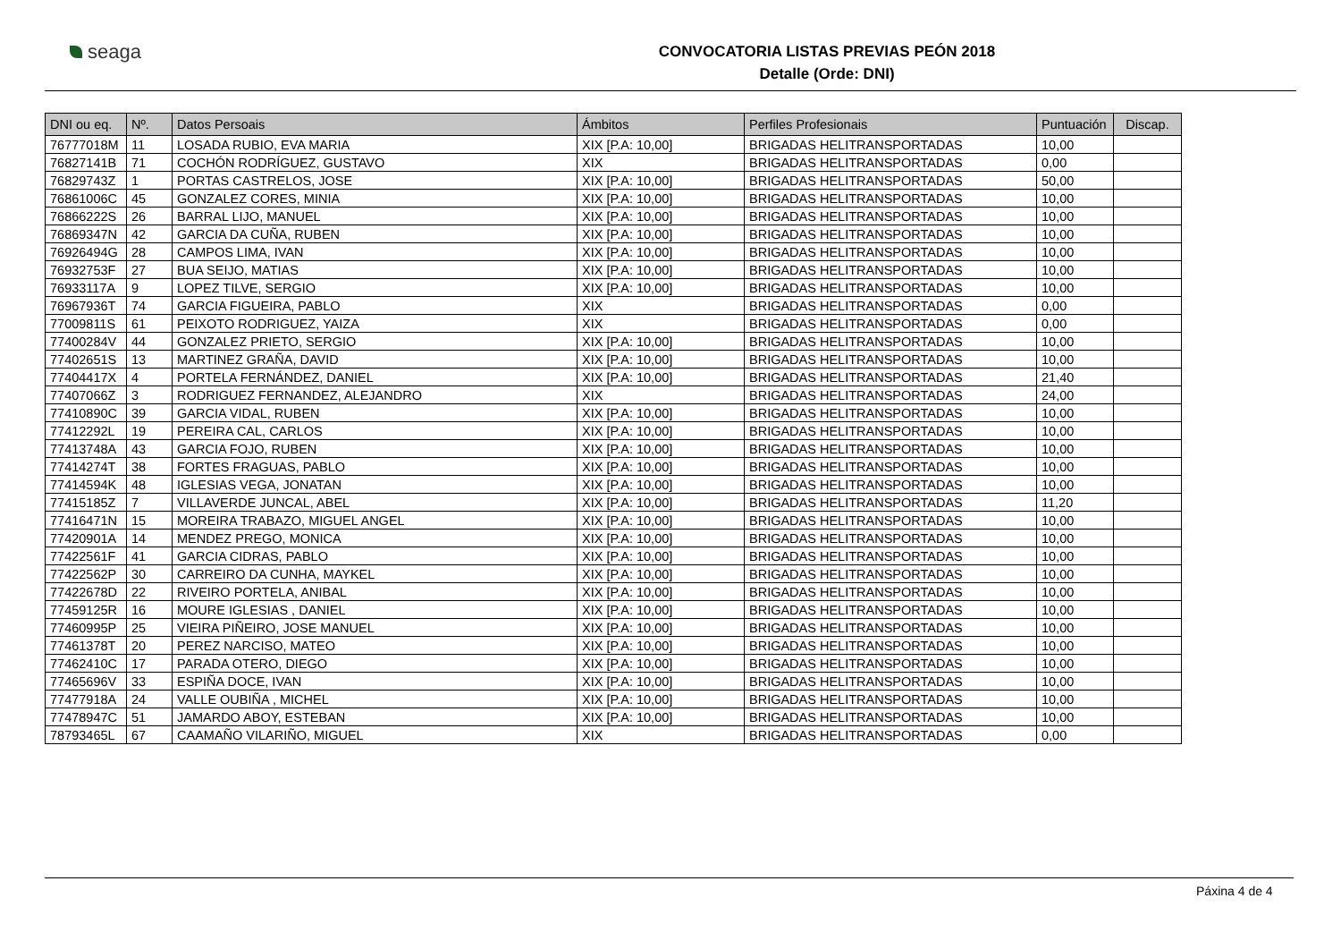seaga
CONVOCATORIA LISTAS PREVIAS PEÓN 2018
Detalle (Orde: DNI)
| DNI ou eq. | Nº. | Datos Persoais | Ámbitos | Perfiles Profesionais | Puntuación | Discap. |
| --- | --- | --- | --- | --- | --- | --- |
| 76777018M | 11 | LOSADA RUBIO, EVA MARIA | XIX [P.A: 10,00] | BRIGADAS HELITRANSPORTADAS | 10,00 | |
| 76827141B | 71 | COCHÓN RODRÍGUEZ, GUSTAVO | XIX | BRIGADAS HELITRANSPORTADAS | 0,00 | |
| 76829743Z | 1 | PORTAS CASTRELOS, JOSE | XIX [P.A: 10,00] | BRIGADAS HELITRANSPORTADAS | 50,00 | |
| 76861006C | 45 | GONZALEZ CORES, MINIA | XIX [P.A: 10,00] | BRIGADAS HELITRANSPORTADAS | 10,00 | |
| 76866222S | 26 | BARRAL LIJO, MANUEL | XIX [P.A: 10,00] | BRIGADAS HELITRANSPORTADAS | 10,00 | |
| 76869347N | 42 | GARCIA DA CUÑA, RUBEN | XIX [P.A: 10,00] | BRIGADAS HELITRANSPORTADAS | 10,00 | |
| 76926494G | 28 | CAMPOS LIMA, IVAN | XIX [P.A: 10,00] | BRIGADAS HELITRANSPORTADAS | 10,00 | |
| 76932753F | 27 | BUA SEIJO, MATIAS | XIX [P.A: 10,00] | BRIGADAS HELITRANSPORTADAS | 10,00 | |
| 76933117A | 9 | LOPEZ TILVE, SERGIO | XIX [P.A: 10,00] | BRIGADAS HELITRANSPORTADAS | 10,00 | |
| 76967936T | 74 | GARCIA FIGUEIRA, PABLO | XIX | BRIGADAS HELITRANSPORTADAS | 0,00 | |
| 77009811S | 61 | PEIXOTO RODRIGUEZ, YAIZA | XIX | BRIGADAS HELITRANSPORTADAS | 0,00 | |
| 77400284V | 44 | GONZALEZ PRIETO, SERGIO | XIX [P.A: 10,00] | BRIGADAS HELITRANSPORTADAS | 10,00 | |
| 77402651S | 13 | MARTINEZ GRAÑA, DAVID | XIX [P.A: 10,00] | BRIGADAS HELITRANSPORTADAS | 10,00 | |
| 77404417X | 4 | PORTELA FERNÁNDEZ, DANIEL | XIX [P.A: 10,00] | BRIGADAS HELITRANSPORTADAS | 21,40 | |
| 77407066Z | 3 | RODRIGUEZ FERNANDEZ, ALEJANDRO | XIX | BRIGADAS HELITRANSPORTADAS | 24,00 | |
| 77410890C | 39 | GARCIA VIDAL, RUBEN | XIX [P.A: 10,00] | BRIGADAS HELITRANSPORTADAS | 10,00 | |
| 77412292L | 19 | PEREIRA CAL, CARLOS | XIX [P.A: 10,00] | BRIGADAS HELITRANSPORTADAS | 10,00 | |
| 77413748A | 43 | GARCIA FOJO, RUBEN | XIX [P.A: 10,00] | BRIGADAS HELITRANSPORTADAS | 10,00 | |
| 77414274T | 38 | FORTES FRAGUAS, PABLO | XIX [P.A: 10,00] | BRIGADAS HELITRANSPORTADAS | 10,00 | |
| 77414594K | 48 | IGLESIAS VEGA, JONATAN | XIX [P.A: 10,00] | BRIGADAS HELITRANSPORTADAS | 10,00 | |
| 77415185Z | 7 | VILLAVERDE JUNCAL, ABEL | XIX [P.A: 10,00] | BRIGADAS HELITRANSPORTADAS | 11,20 | |
| 77416471N | 15 | MOREIRA TRABAZO, MIGUEL ANGEL | XIX [P.A: 10,00] | BRIGADAS HELITRANSPORTADAS | 10,00 | |
| 77420901A | 14 | MENDEZ PREGO, MONICA | XIX [P.A: 10,00] | BRIGADAS HELITRANSPORTADAS | 10,00 | |
| 77422561F | 41 | GARCIA CIDRAS, PABLO | XIX [P.A: 10,00] | BRIGADAS HELITRANSPORTADAS | 10,00 | |
| 77422562P | 30 | CARREIRO DA CUNHA, MAYKEL | XIX [P.A: 10,00] | BRIGADAS HELITRANSPORTADAS | 10,00 | |
| 77422678D | 22 | RIVEIRO PORTELA, ANIBAL | XIX [P.A: 10,00] | BRIGADAS HELITRANSPORTADAS | 10,00 | |
| 77459125R | 16 | MOURE IGLESIAS , DANIEL | XIX [P.A: 10,00] | BRIGADAS HELITRANSPORTADAS | 10,00 | |
| 77460995P | 25 | VIEIRA PIÑEIRO, JOSE MANUEL | XIX [P.A: 10,00] | BRIGADAS HELITRANSPORTADAS | 10,00 | |
| 77461378T | 20 | PEREZ NARCISO, MATEO | XIX [P.A: 10,00] | BRIGADAS HELITRANSPORTADAS | 10,00 | |
| 77462410C | 17 | PARADA OTERO, DIEGO | XIX [P.A: 10,00] | BRIGADAS HELITRANSPORTADAS | 10,00 | |
| 77465696V | 33 | ESPIÑA DOCE, IVAN | XIX [P.A: 10,00] | BRIGADAS HELITRANSPORTADAS | 10,00 | |
| 77477918A | 24 | VALLE OUBIÑA , MICHEL | XIX [P.A: 10,00] | BRIGADAS HELITRANSPORTADAS | 10,00 | |
| 77478947C | 51 | JAMARDO ABOY, ESTEBAN | XIX [P.A: 10,00] | BRIGADAS HELITRANSPORTADAS | 10,00 | |
| 78793465L | 67 | CAAMAÑO VILARIÑO, MIGUEL | XIX | BRIGADAS HELITRANSPORTADAS | 0,00 | |
Páxina 4 de 4